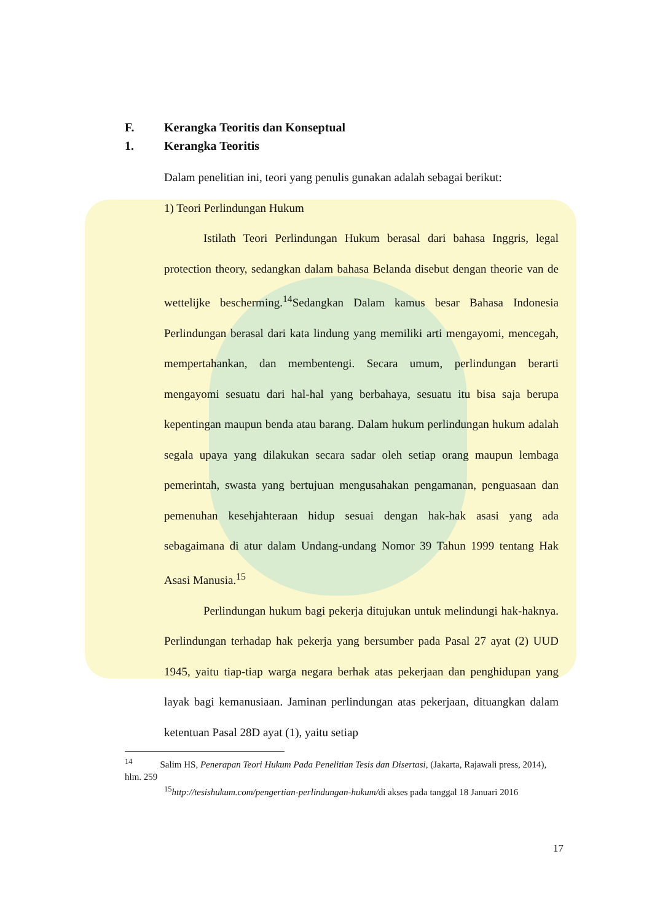F. Kerangka Teoritis dan Konseptual
1. Kerangka Teoritis
Dalam penelitian ini, teori yang penulis gunakan adalah sebagai berikut:
1) Teori Perlindungan Hukum
Istilath Teori Perlindungan Hukum berasal dari bahasa Inggris, legal protection theory, sedangkan dalam bahasa Belanda disebut dengan theorie van de wettelijke bescherming.<sup>14</sup>Sedangkan Dalam kamus besar Bahasa Indonesia Perlindungan berasal dari kata lindung yang memiliki arti mengayomi, mencegah, mempertahankan, dan membentengi. Secara umum, perlindungan berarti mengayomi sesuatu dari hal-hal yang berbahaya, sesuatu itu bisa saja berupa kepentingan maupun benda atau barang. Dalam hukum perlindungan hukum adalah segala upaya yang dilakukan secara sadar oleh setiap orang maupun lembaga pemerintah, swasta yang bertujuan mengusahakan pengamanan, penguasaan dan pemenuhan kesehjahteraan hidup sesuai dengan hak-hak asasi yang ada sebagaimana di atur dalam Undang-undang Nomor 39 Tahun 1999 tentang Hak Asasi Manusia.<sup>15</sup>
Perlindungan hukum bagi pekerja ditujukan untuk melindungi hak-haknya. Perlindungan terhadap hak pekerja yang bersumber pada Pasal 27 ayat (2) UUD 1945, yaitu tiap-tiap warga negara berhak atas pekerjaan dan penghidupan yang layak bagi kemanusiaan. Jaminan perlindungan atas pekerjaan, dituangkan dalam ketentuan Pasal 28D ayat (1), yaitu setiap
<sup>14</sup> Salim HS, Penerapan Teori Hukum Pada Penelitian Tesis dan Disertasi, (Jakarta, Rajawali press, 2014), hlm. 259
<sup>15</sup> http://tesishukum.com/pengertian-perlindungan-hukum/di akses pada tanggal 18 Januari 2016
17